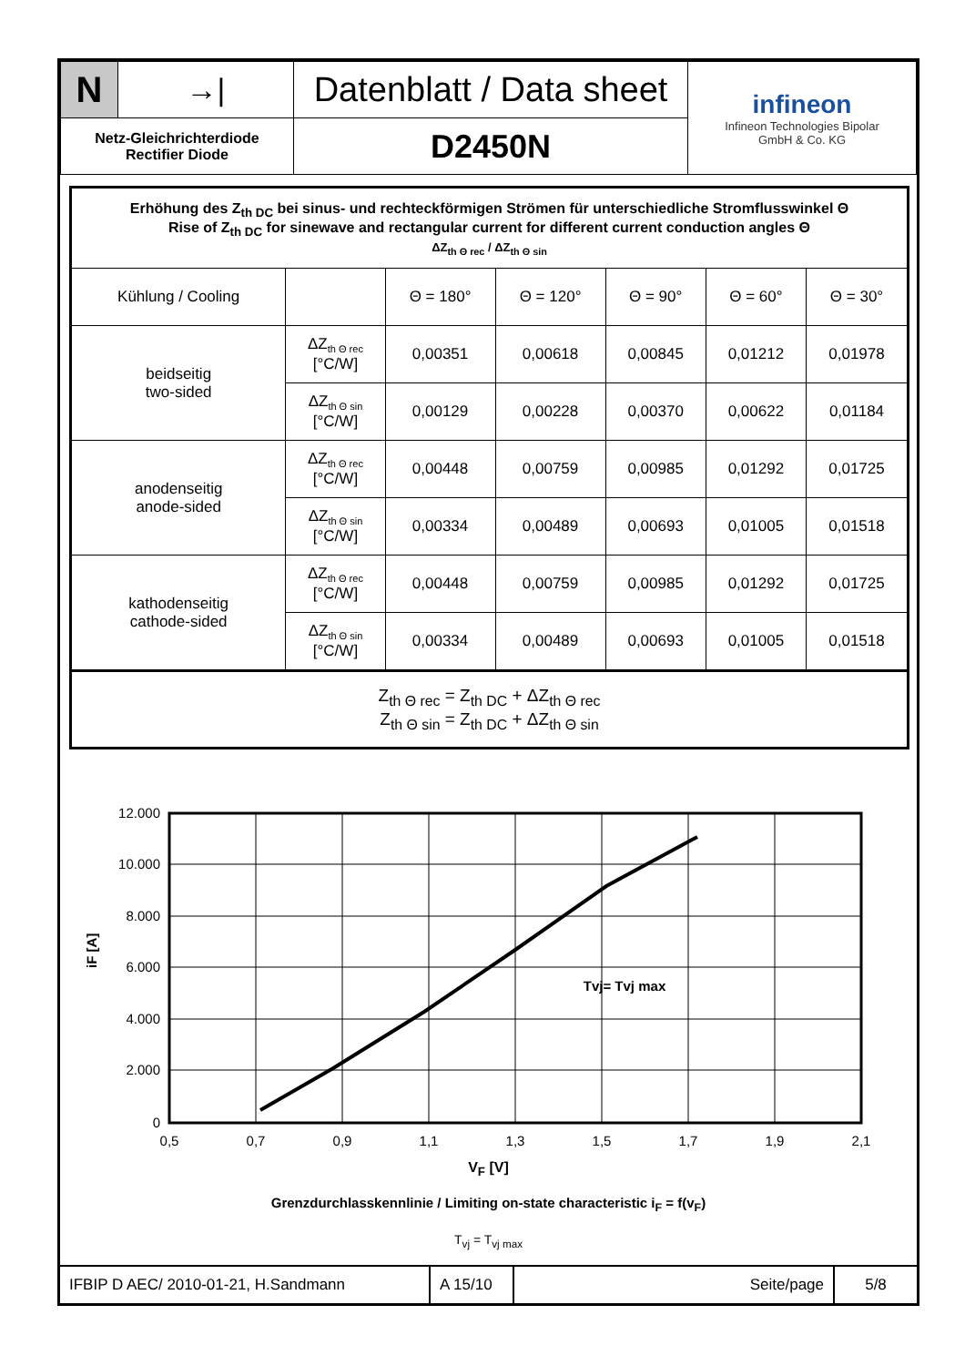| N | →/ | Datenblatt / Data sheet | infineon Infineon Technologies Bipolar GmbH & Co. KG |
| Netz-Gleichrichterdiode Rectifier Diode | | D2450N | |
| Erhöhung des Z<sub>th DC</sub> bei sinus- und rechteckförmigen Strömen für unterschiedliche Stromflusswinkel Θ Rise of Z<sub>th DC</sub> for sinewave and rectangular current for different current conduction angles Θ ΔZ<sub>th Θ rec</sub> / ΔZ<sub>th Θ sin</sub> | | | | | | |
| Kühlung / Cooling | | Θ = 180° | Θ = 120° | Θ = 90° | Θ = 60° | Θ = 30° |
| beidseitig two-sided | ΔZ<sub>th Θ rec</sub> [°C/W] | 0,00351 | 0,00618 | 0,00845 | 0,01212 | 0,01978 |
| | ΔZ<sub>th Θ sin</sub> [°C/W] | 0,00129 | 0,00228 | 0,00370 | 0,00622 | 0,01184 |
| anodenseitig anode-sided | ΔZ<sub>th Θ rec</sub> [°C/W] | 0,00448 | 0,00759 | 0,00985 | 0,01292 | 0,01725 |
| | ΔZ<sub>th Θ sin</sub> [°C/W] | 0,00334 | 0,00489 | 0,00693 | 0,01005 | 0,01518 |
| kathodenseitig cathode-sided | ΔZ<sub>th Θ rec</sub> [°C/W] | 0,00448 | 0,00759 | 0,00985 | 0,01292 | 0,01725 |
| | ΔZ<sub>th Θ sin</sub> [°C/W] | 0,00334 | 0,00489 | 0,00693 | 0,01005 | 0,01518 |
| Z<sub>th Θ rec</sub> = Z<sub>th DC</sub> + ΔZ<sub>th Θ rec</sub> Z<sub>th Θ sin</sub> = Z<sub>th DC</sub> + ΔZ<sub>th Θ sin</sub> | | | | | | |
12.000
10.000
8.000
6.000
4.000
2.000
0
0,5
0,7
0,9
1,1
1,3
1,5
1,7
1,9
2,1
iF [A]
Tvj= Tvj max
V<sub>F</sub> [V]
Grenzdurchlasskennlinie / Limiting on-state characteristic i<sub>F</sub> = f(v<sub>F</sub>)
T<sub>vj</sub> = T<sub>vj max</sub>
| IFBIP D AEC/ 2010-01-21, H.Sandmann | A 15/10 | Seite/page | 5/8 |